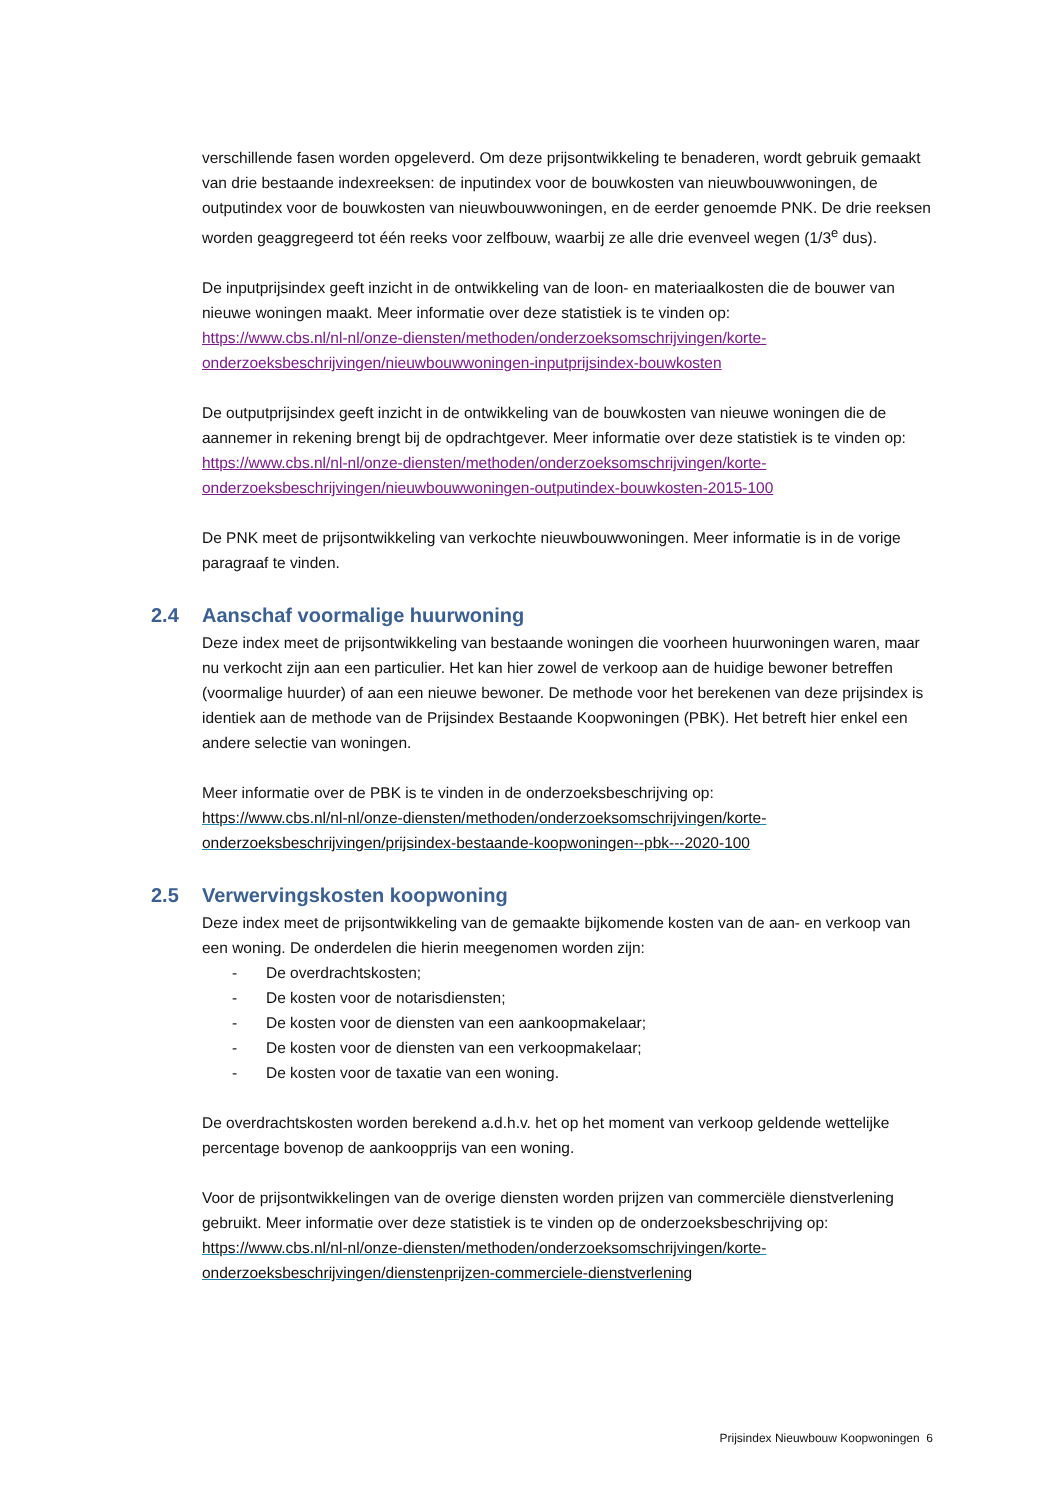verschillende fasen worden opgeleverd. Om deze prijsontwikkeling te benaderen, wordt gebruik gemaakt van drie bestaande indexreeksen: de inputindex voor de bouwkosten van nieuwbouwwoningen, de outputindex voor de bouwkosten van nieuwbouwwoningen, en de eerder genoemde PNK. De drie reeksen worden geaggregeerd tot één reeks voor zelfbouw, waarbij ze alle drie evenveel wegen (1/3<sup>e</sup> dus).
De inputprijsindex geeft inzicht in de ontwikkeling van de loon- en materiaalkosten die de bouwer van nieuwe woningen maakt. Meer informatie over deze statistiek is te vinden op:
https://www.cbs.nl/nl-nl/onze-diensten/methoden/onderzoeksomschrijvingen/korte-onderzoeksbeschrijvingen/nieuwbouwwoningen-inputprijsindex-bouwkosten
De outputprijsindex geeft inzicht in de ontwikkeling van de bouwkosten van nieuwe woningen die de aannemer in rekening brengt bij de opdrachtgever. Meer informatie over deze statistiek is te vinden op:
https://www.cbs.nl/nl-nl/onze-diensten/methoden/onderzoeksomschrijvingen/korte-onderzoeksbeschrijvingen/nieuwbouwwoningen-outputindex-bouwkosten-2015-100
De PNK meet de prijsontwikkeling van verkochte nieuwbouwwoningen. Meer informatie is in de vorige paragraaf te vinden.
2.4 Aanschaf voormalige huurwoning
Deze index meet de prijsontwikkeling van bestaande woningen die voorheen huurwoningen waren, maar nu verkocht zijn aan een particulier. Het kan hier zowel de verkoop aan de huidige bewoner betreffen (voormalige huurder) of aan een nieuwe bewoner. De methode voor het berekenen van deze prijsindex is identiek aan de methode van de Prijsindex Bestaande Koopwoningen (PBK). Het betreft hier enkel een andere selectie van woningen.
Meer informatie over de PBK is te vinden in de onderzoeksbeschrijving op:
https://www.cbs.nl/nl-nl/onze-diensten/methoden/onderzoeksomschrijvingen/korte-onderzoeksbeschrijvingen/prijsindex-bestaande-koopwoningen--pbk---2020-100
2.5 Verwervingskosten koopwoning
Deze index meet de prijsontwikkeling van de gemaakte bijkomende kosten van de aan- en verkoop van een woning. De onderdelen die hierin meegenomen worden zijn:
- De overdrachtskosten;
- De kosten voor de notarisdiensten;
- De kosten voor de diensten van een aankoopmakelaar;
- De kosten voor de diensten van een verkoopmakelaar;
- De kosten voor de taxatie van een woning.
De overdrachtskosten worden berekend a.d.h.v. het op het moment van verkoop geldende wettelijke percentage bovenop de aankoopprijs van een woning.
Voor de prijsontwikkelingen van de overige diensten worden prijzen van commerciële dienstverlening gebruikt. Meer informatie over deze statistiek is te vinden op de onderzoeksbeschrijving op: https://www.cbs.nl/nl-nl/onze-diensten/methoden/onderzoeksomschrijvingen/korte-onderzoeksbeschrijvingen/dienstenprijzen-commerciele-dienstverlening
Prijsindex Nieuwbouw Koopwoningen 6